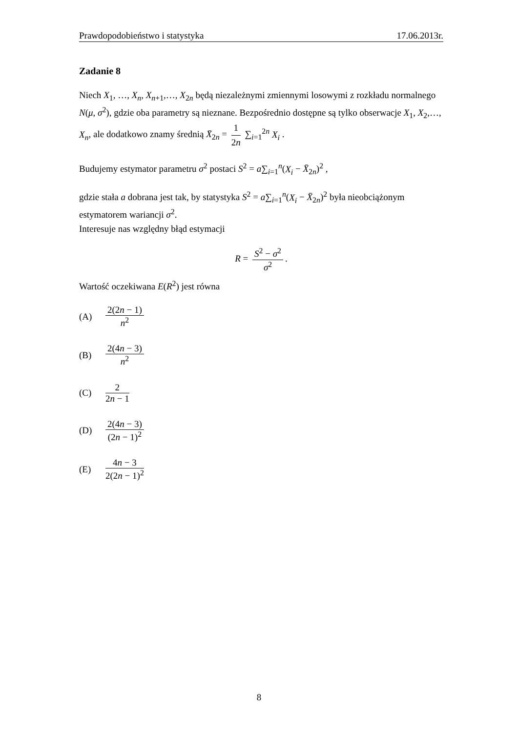Prawdopodobieństwo i statystyka 17.06.2013r.
Zadanie 8
Niech X<sub>1</sub>, …, X<sub>n</sub>, X<sub>n+1</sub>,…, X<sub>2n</sub> będą niezależnymi zmiennymi losowymi z rozkładu normalnego N(μ, σ<sup>2</sup>), gdzie oba parametry są nieznane. Bezpośrednio dostępne są tylko obserwacje X<sub>1</sub>, X<sub>2</sub>,…, X<sub>n</sub>, ale dodatkowo znamy średnią X̄<sub>2n</sub> = 1 2n ∑<sub>i=1</sub><sup>2n</sup> X<sub>i</sub> .
Budujemy estymator parametru σ<sup>2</sup> postaci S<sup>2</sup> = a∑<sub>i=1</sub><sup>n</sup>(X<sub>i</sub> − X̄<sub>2n</sub>)<sup>2</sup> ,
gdzie stała a dobrana jest tak, by statystyka S<sup>2</sup> = a∑<sub>i=1</sub><sup>n</sup>(X<sub>i</sub> − X̄<sub>2n</sub>)<sup>2</sup> była nieobciążonym estymatorem wariancji σ<sup>2</sup>.
Interesuje nas względny błąd estymacji
R = S<sup>2</sup> − σ<sup>2</sup> σ<sup>2</sup>.
Wartość oczekiwana E(R<sup>2</sup>) jest równa
(A) 2(2n − 1) n<sup>2</sup>
(B) 2(4n − 3) n<sup>2</sup>
(C) 2 2n − 1
(D) 2(4n − 3) (2n − 1)<sup>2</sup>
(E) 4n − 3 2(2n − 1)<sup>2</sup>
8